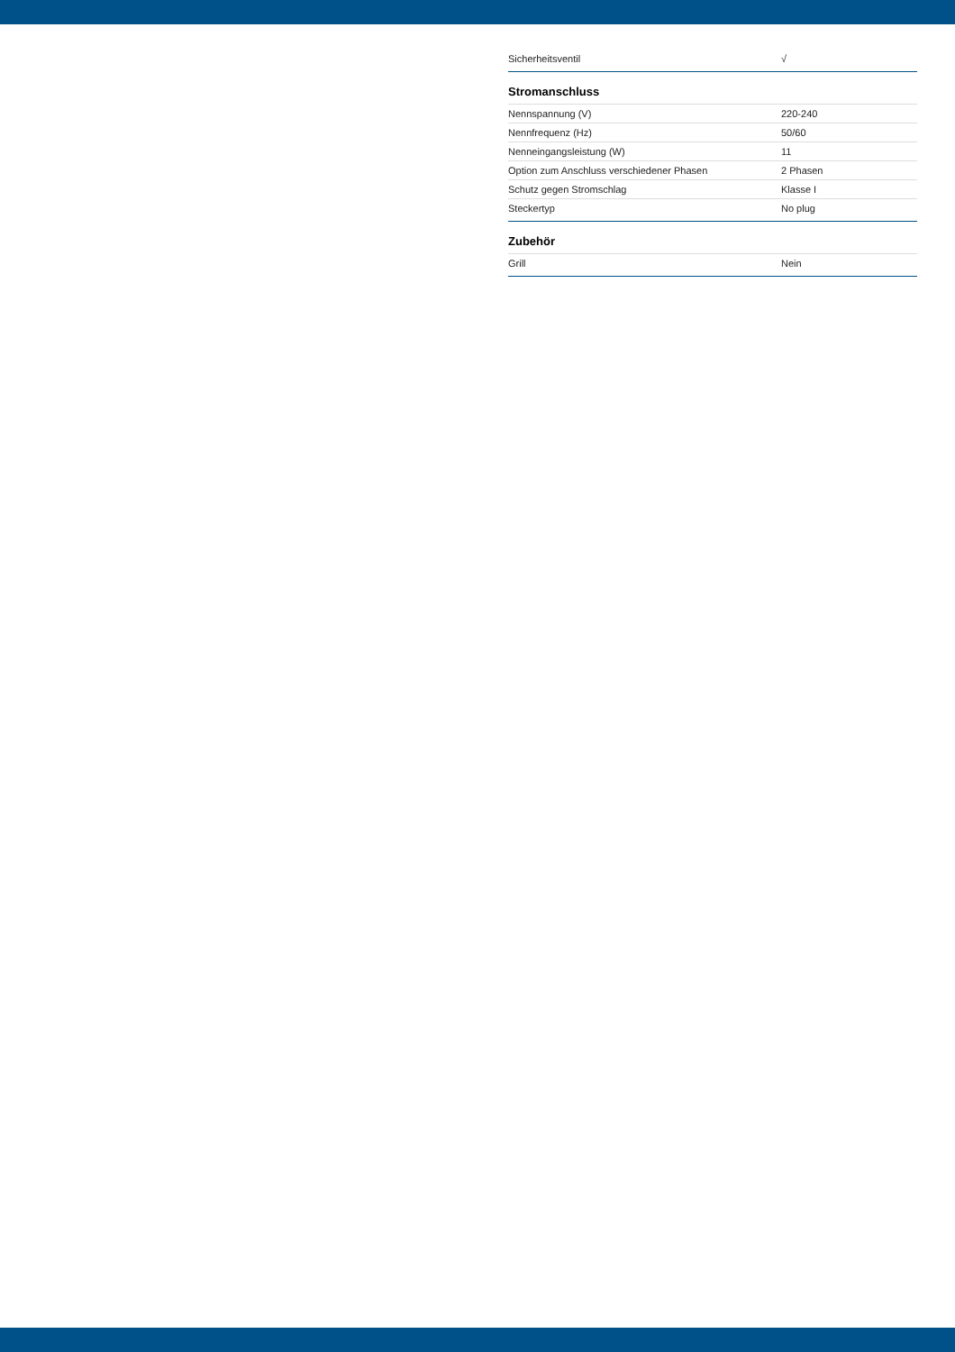| Sicherheitsventil | √ |
Stromanschluss
| Nennspannung (V) | 220-240 |
| Nennfrequenz (Hz) | 50/60 |
| Nenneingangsleistung (W) | 11 |
| Option zum Anschluss verschiedener Phasen | 2 Phasen |
| Schutz gegen Stromschlag | Klasse I |
| Steckertyp | No plug |
Zubehör
| Grill | Nein |